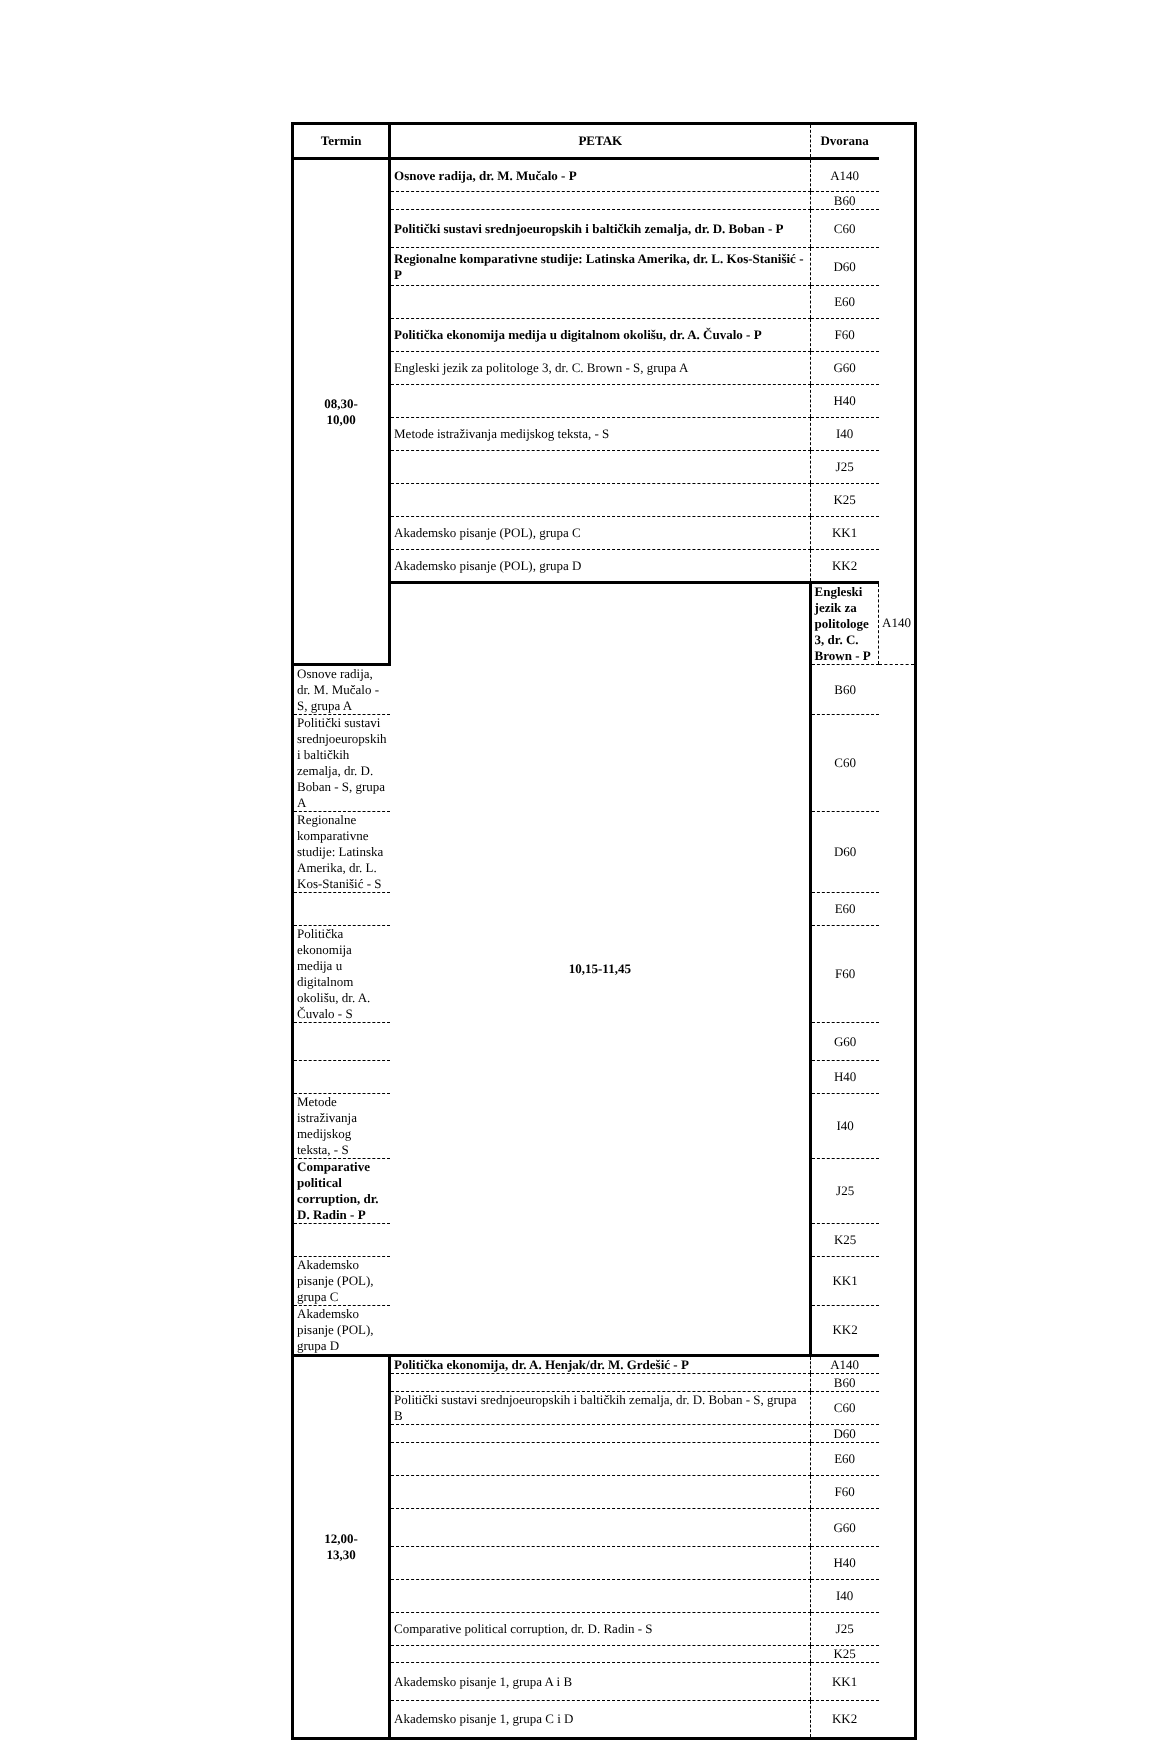| Termin | PETAK | Dvorana | |
| --- | --- | --- | --- |
| 08,30- 10,00 | Osnove radija, dr. M. Mučalo - P | A140 | |
| | | B60 | |
| | Politički sustavi srednjoeuropskih i baltičkih zemalja, dr. D. Boban - P | C60 | |
| | Regionalne komparativne studije: Latinska Amerika, dr. L. Kos-Stanišić - P | D60 | |
| | | E60 | |
| | Politička ekonomija medija u digitalnom okolišu, dr. A. Čuvalo - P | F60 | |
| | Engleski jezik za politologe 3, dr. C. Brown - S, grupa A | G60 | |
| | | H40 | |
| | Metode istraživanja medijskog teksta, - S | I40 | |
| | | J25 | |
| | | K25 | |
| | Akademsko pisanje (POL), grupa C | KK1 | |
| | Akademsko pisanje (POL), grupa D | KK2 | |
| | 10,15-11,45 | Engleski jezik za politologe 3, dr. C. Brown - P | A140 |
| Osnove radija, dr. M. Mučalo - S, grupa A | | B60 | |
| Politički sustavi srednjoeuropskih i baltičkih zemalja, dr. D. Boban - S, grupa A | | C60 | |
| Regionalne komparativne studije: Latinska Amerika, dr. L. Kos-Stanišić - S | | D60 | |
| | | E60 | |
| Politička ekonomija medija u digitalnom okolišu, dr. A. Čuvalo - S | | F60 | |
| | | G60 | |
| | | H40 | |
| Metode istraživanja medijskog teksta, - S | | I40 | |
| Comparative political corruption, dr. D. Radin - P | | J25 | |
| | | K25 | |
| Akademsko pisanje (POL), grupa C | | KK1 | |
| Akademsko pisanje (POL), grupa D | | KK2 | |
| 12,00- 13,30 | Politička ekonomija, dr. A. Henjak/dr. M. Grdešić - P | A140 | |
| | | B60 | |
| | Politički sustavi srednjoeuropskih i baltičkih zemalja, dr. D. Boban - S, grupa B | C60 | |
| | | D60 | |
| | | E60 | |
| | | F60 | |
| | | G60 | |
| | | H40 | |
| | | I40 | |
| | Comparative political corruption, dr. D. Radin - S | J25 | |
| | | K25 | |
| | Akademsko pisanje 1, grupa A i B | KK1 | |
| | Akademsko pisanje 1, grupa C i D | KK2 | |